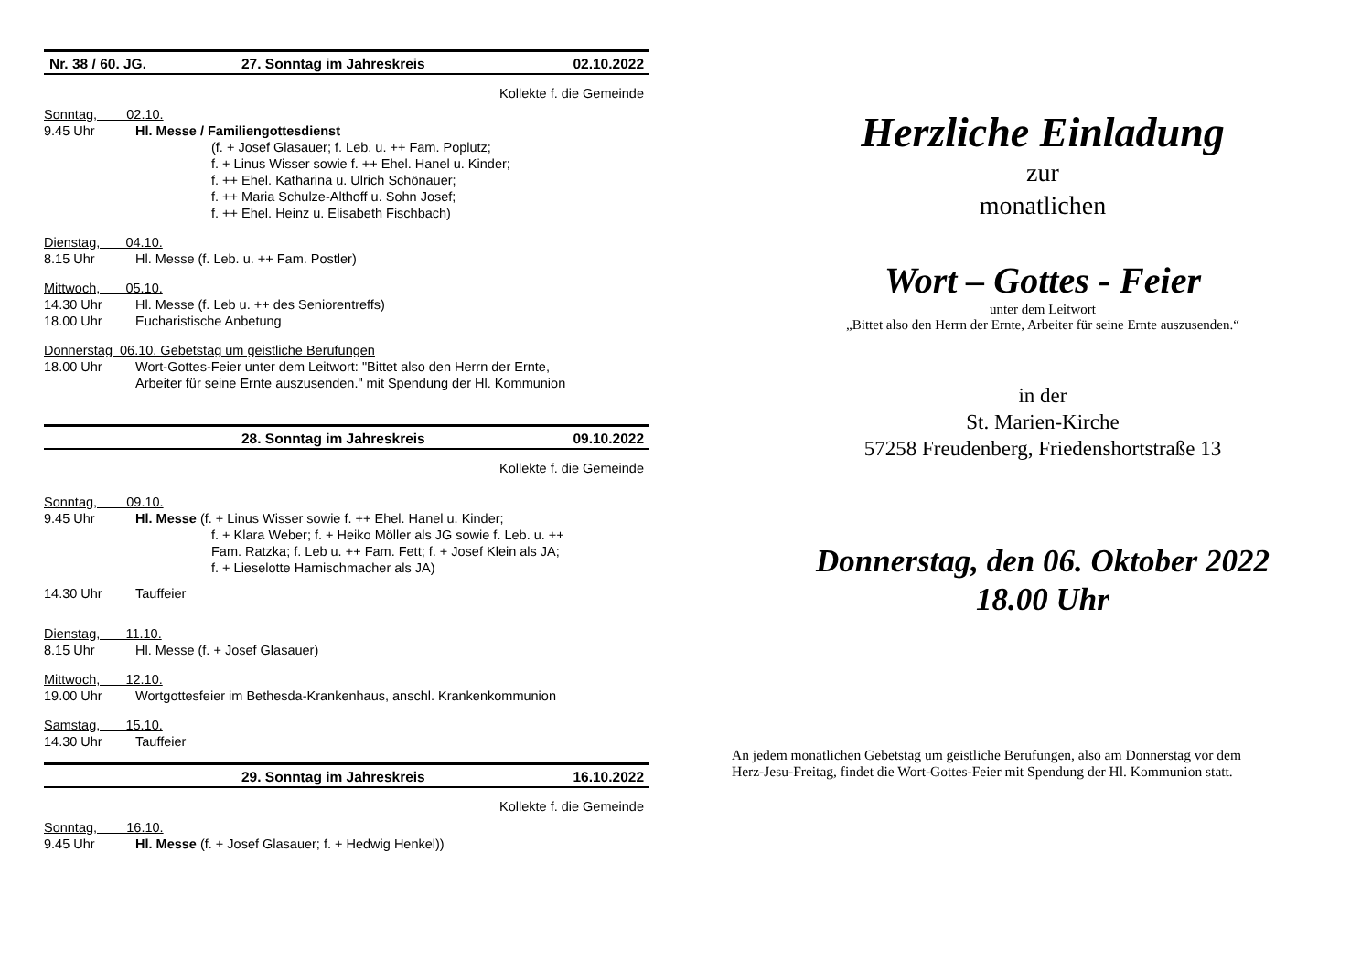Nr. 38 / 60. JG. 27. Sonntag im Jahreskreis 02.10.2022
Kollekte f. die Gemeinde
Sonntag, 02.10.
9.45 Uhr Hl. Messe / Familiengottesdienst
(f. + Josef Glasauer; f. Leb. u. ++ Fam. Poplutz;
f. + Linus Wisser sowie f. ++ Ehel. Hanel u. Kinder;
f. ++ Ehel. Katharina u. Ulrich Schönauer;
f. ++ Maria Schulze-Althoff u. Sohn Josef;
f. ++ Ehel. Heinz u. Elisabeth Fischbach)
Dienstag, 04.10.
8.15 Uhr Hl. Messe (f. Leb. u. ++ Fam. Postler)
Mittwoch, 05.10.
14.30 Uhr Hl. Messe (f. Leb u. ++ des Seniorentreffs)
18.00 Uhr Eucharistische Anbetung
Donnerstag 06.10. Gebetstag um geistliche Berufungen
18.00 Uhr Wort-Gottes-Feier unter dem Leitwort: "Bittet also den Herrn der Ernte,
Arbeiter für seine Ernte auszusenden." mit Spendung der Hl. Kommunion
28. Sonntag im Jahreskreis 09.10.2022
Kollekte f. die Gemeinde
Sonntag, 09.10.
9.45 Uhr Hl. Messe (f. + Linus Wisser sowie f. ++ Ehel. Hanel u. Kinder;
f. + Klara Weber; f. + Heiko Möller als JG sowie f. Leb. u. ++
Fam. Ratzka; f. Leb u. ++ Fam. Fett; f. + Josef Klein als JA;
f. + Lieselotte Harnischmacher als JA)
14.30 Uhr Tauffeier
Dienstag, 11.10.
8.15 Uhr Hl. Messe (f. + Josef Glasauer)
Mittwoch, 12.10.
19.00 Uhr Wortgottesfeier im Bethesda-Krankenhaus, anschl. Krankenkommunion
Samstag, 15.10.
14.30 Uhr Tauffeier
29. Sonntag im Jahreskreis 16.10.2022
Kollekte f. die Gemeinde
Sonntag, 16.10.
9.45 Uhr Hl. Messe (f. + Josef Glasauer; f. + Hedwig Henkel))
Herzliche Einladung
zur
monatlichen
Wort – Gottes - Feier
unter dem Leitwort
„Bittet also den Herrn der Ernte, Arbeiter für seine Ernte auszusenden.“
in der
St. Marien-Kirche
57258 Freudenberg, Friedenshortstraße 13
Donnerstag, den 06. Oktober 2022
18.00 Uhr
An jedem monatlichen Gebetstag um geistliche Berufungen, also am Donnerstag vor dem
Herz-Jesu-Freitag, findet die Wort-Gottes-Feier mit Spendung der Hl. Kommunion statt.